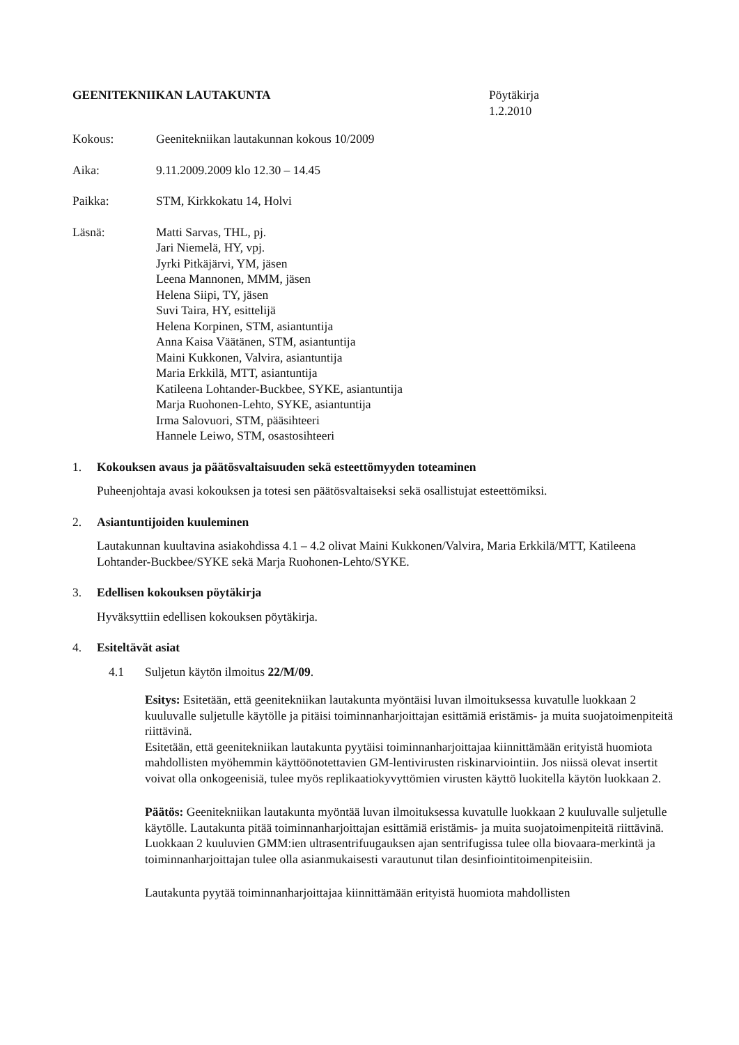GEENITEKNIIKAN LAUTAKUNTA Pöytäkirja
1.2.2010
Kokous: Geenitekniikan lautakunnan kokous 10/2009
Aika: 9.11.2009.2009 klo 12.30 – 14.45
Paikka: STM, Kirkkokatu 14, Holvi
Läsnä: Matti Sarvas, THL, pj.
Jari Niemelä, HY, vpj.
Jyrki Pitkäjärvi, YM, jäsen
Leena Mannonen, MMM, jäsen
Helena Siipi, TY, jäsen
Suvi Taira, HY, esittelijä
Helena Korpinen, STM, asiantuntija
Anna Kaisa Väätänen, STM, asiantuntija
Maini Kukkonen, Valvira, asiantuntija
Maria Erkkilä, MTT, asiantuntija
Katileena Lohtander-Buckbee, SYKE, asiantuntija
Marja Ruohonen-Lehto, SYKE, asiantuntija
Irma Salovuori, STM, pääsihteeri
Hannele Leiwo, STM, osastosihteeri
1. Kokouksen avaus ja päätösvaltaisuuden sekä esteettömyyden toteaminen
Puheenjohtaja avasi kokouksen ja totesi sen päätösvaltaiseksi sekä osallistujat esteettömiksi.
2. Asiantuntijoiden kuuleminen
Lautakunnan kuultavina asiakohdissa 4.1 – 4.2 olivat Maini Kukkonen/Valvira, Maria Erkkilä/MTT, Katileena Lohtander-Buckbee/SYKE sekä Marja Ruohonen-Lehto/SYKE.
3. Edellisen kokouksen pöytäkirja
Hyväksyttiin edellisen kokouksen pöytäkirja.
4. Esiteltävät asiat
4.1 Suljetun käytön ilmoitus 22/M/09.
Esitys: Esitetään, että geenitekniikan lautakunta myöntäisi luvan ilmoituksessa kuvatulle luokkaan 2 kuuluvalle suljetulle käytölle ja pitäisi toiminnanharjoittajan esittämiä eristämis- ja muita suojatoimenpiteitä riittävinä.
Esitetään, että geenitekniikan lautakunta pyytäisi toiminnanharjoittajaa kiinnittämään erityistä huomiota mahdollisten myöhemmin käyttöönotettavien GM-lentivirusten riskinarviointiin. Jos niissä olevat insertit voivat olla onkogeenisiä, tulee myös replikaatiokyvyttömien virusten käyttö luokitella käytön luokkaan 2.
Päätös: Geenitekniikan lautakunta myöntää luvan ilmoituksessa kuvatulle luokkaan 2 kuuluvalle suljetulle käytölle. Lautakunta pitää toiminnanharjoittajan esittämiä eristämis- ja muita suojatoimenpiteitä riittävinä. Luokkaan 2 kuuluvien GMM:ien ultrasentrifuugauksen ajan sentrifugissa tulee olla biovaara-merkintä ja toiminnanharjoittajan tulee olla asianmukaisesti varautunut tilan desinfiointitoimenpiteisiin.
Lautakunta pyytää toiminnanharjoittajaa kiinnittämään erityistä huomiota mahdollisten